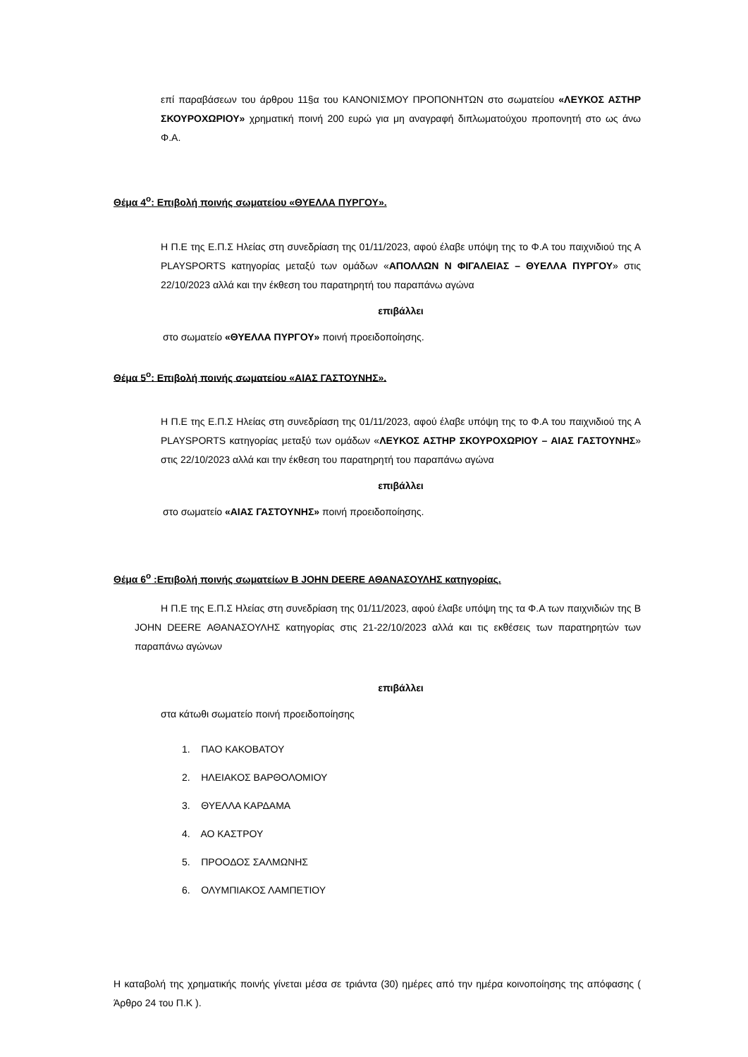επί παραβάσεων του άρθρου 11§α του ΚΑΝΟΝΙΣΜΟΥ ΠΡΟΠΟΝΗΤΩΝ στο σωματείου «ΛΕΥΚΟΣ ΑΣΤΗΡ ΣΚΟΥΡΟΧΩΡΙΟΥ» χρηματική ποινή 200 ευρώ για μη αναγραφή διπλωματούχου προπονητή στο ως άνω Φ.Α.
Θέμα 4<sup>ο</sup>: Επιβολή ποινής σωματείου «ΘΥΕΛΛΑ ΠΥΡΓΟΥ».
Η Π.Ε της Ε.Π.Σ Ηλείας στη συνεδρίαση της 01/11/2023, αφού έλαβε υπόψη της το Φ.Α του παιχνιδιού της Α PLAYSPORTS κατηγορίας μεταξύ των ομάδων «ΑΠΟΛΛΩΝ Ν ΦΙΓΑΛΕΙΑΣ – ΘΥΕΛΛΑ ΠΥΡΓΟΥ» στις 22/10/2023 αλλά και την έκθεση του παρατηρητή του παραπάνω αγώνα
επιβάλλει
στο σωματείο «ΘΥΕΛΛΑ ΠΥΡΓΟΥ» ποινή προειδοποίησης.
Θέμα 5<sup>ο</sup>: Επιβολή ποινής σωματείου «ΑΙΑΣ ΓΑΣΤΟΥΝΗΣ».
Η Π.Ε της Ε.Π.Σ Ηλείας στη συνεδρίαση της 01/11/2023, αφού έλαβε υπόψη της το Φ.Α του παιχνιδιού της Α PLAYSPORTS κατηγορίας μεταξύ των ομάδων «ΛΕΥΚΟΣ ΑΣΤΗΡ ΣΚΟΥΡΟΧΩΡΙΟΥ – ΑΙΑΣ ΓΑΣΤΟΥΝΗΣ» στις 22/10/2023 αλλά και την έκθεση του παρατηρητή του παραπάνω αγώνα
επιβάλλει
στο σωματείο «ΑΙΑΣ ΓΑΣΤΟΥΝΗΣ» ποινή προειδοποίησης.
Θέμα 6<sup>ο</sup> :Επιβολή ποινής σωματείων Β JOHN DEERE ΑΘΑΝΑΣΟΥΛΗΣ κατηγορίας.
Η Π.Ε της Ε.Π.Σ Ηλείας στη συνεδρίαση της 01/11/2023, αφού έλαβε υπόψη της τα Φ.Α των παιχνιδιών της Β JOHN DEERE ΑΘΑΝΑΣΟΥΛΗΣ κατηγορίας στις 21-22/10/2023 αλλά και τις εκθέσεις των παρατηρητών των παραπάνω αγώνων
επιβάλλει
στα κάτωθι σωματείο ποινή προειδοποίησης
1. ΠΑΟ ΚΑΚΟΒΑΤΟΥ
2. ΗΛΕΙΑΚΟΣ ΒΑΡΘΟΛΟΜΙΟΥ
3. ΘΥΕΛΛΑ ΚΑΡΔΑΜΑ
4. ΑΟ ΚΑΣΤΡΟΥ
5. ΠΡΟΟΔΟΣ ΣΑΛΜΩΝΗΣ
6. ΟΛΥΜΠΙΑΚΟΣ ΛΑΜΠΕΤΙΟΥ
Η καταβολή της χρηματικής ποινής γίνεται μέσα σε τριάντα (30) ημέρες από την ημέρα κοινοποίησης της απόφασης ( Άρθρο 24 του Π.Κ ).